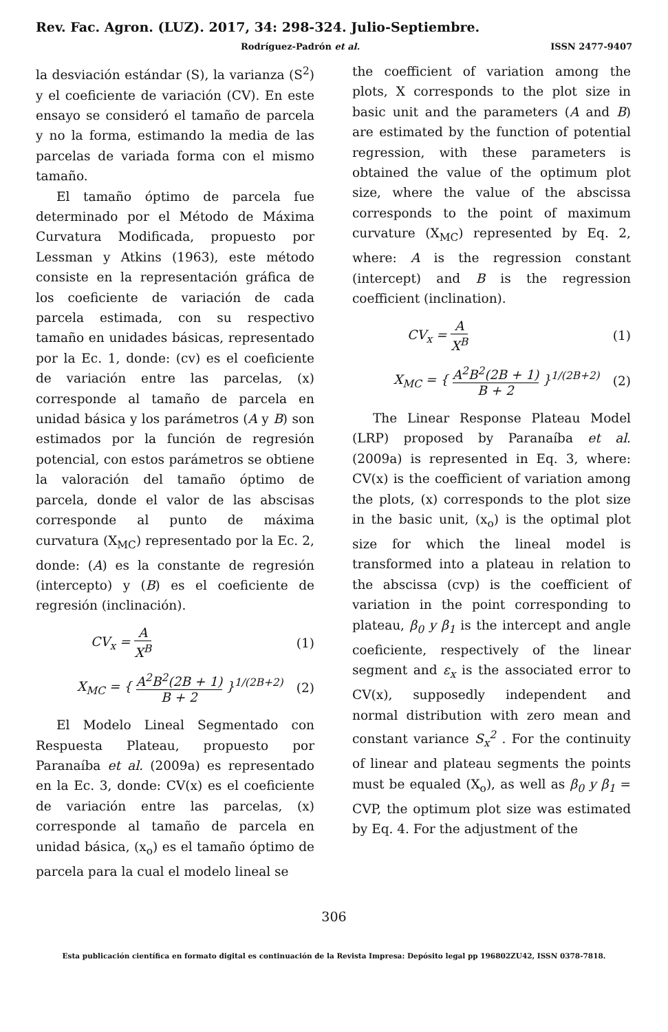Rev. Fac. Agron. (LUZ). 2017, 34: 298-324. Julio-Septiembre.
Rodríguez-Padrón et al. ISSN 2477-9407
la desviación estándar (S), la varianza (S<sup>2</sup>) y el coeficiente de variación (CV). En este ensayo se consideró el tamaño de parcela y no la forma, estimando la media de las parcelas de variada forma con el mismo tamaño.
El tamaño óptimo de parcela fue determinado por el Método de Máxima Curvatura Modificada, propuesto por Lessman y Atkins (1963), este método consiste en la representación gráfica de los coeficiente de variación de cada parcela estimada, con su respectivo tamaño en unidades básicas, representado por la Ec. 1, donde: (cv) es el coeficiente de variación entre las parcelas, (x) corresponde al tamaño de parcela en unidad básica y los parámetros (A y B) son estimados por la función de regresión potencial, con estos parámetros se obtiene la valoración del tamaño óptimo de parcela, donde el valor de las abscisas corresponde al punto de máxima curvatura (X<sub>MC</sub>) representado por la Ec. 2, donde: (A) es la constante de regresión (intercepto) y (B) es el coeficiente de regresión (inclinación).
CV<sub>x</sub> = A X<sup>B</sup> (1)
X<sub>MC</sub> = { A<sup>2</sup>B<sup>2</sup>(2B + 1) B + 2 }<sup>1/(2B+2)</sup> (2)
El Modelo Lineal Segmentado con Respuesta Plateau, propuesto por Paranaíba et al. (2009a) es representado en la Ec. 3, donde: CV(x) es el coeficiente de variación entre las parcelas, (x) corresponde al tamaño de parcela en unidad básica, (x<sub>o</sub>) es el tamaño óptimo de parcela para la cual el modelo lineal se
the coefficient of variation among the plots, X corresponds to the plot size in basic unit and the parameters (A and B) are estimated by the function of potential regression, with these parameters is obtained the value of the optimum plot size, where the value of the abscissa corresponds to the point of maximum curvature (X<sub>MC</sub>) represented by Eq. 2, where: A is the regression constant (intercept) and B is the regression coefficient (inclination).
CV<sub>x</sub> = A X<sup>B</sup> (1)
X<sub>MC</sub> = { A<sup>2</sup>B<sup>2</sup>(2B + 1) B + 2 }<sup>1/(2B+2)</sup> (2)
The Linear Response Plateau Model (LRP) proposed by Paranaíba et al. (2009a) is represented in Eq. 3, where: CV(x) is the coefficient of variation among the plots, (x) corresponds to the plot size in the basic unit, (x<sub>o</sub>) is the optimal plot size for which the lineal model is transformed into a plateau in relation to the abscissa (cvp) is the coefficient of variation in the point corresponding to plateau, β<sub>0</sub> y β<sub>1</sub> is the intercept and angle coeficiente, respectively of the linear segment and ε<sub>x</sub> is the associated error to CV(x), supposedly independent and normal distribution with zero mean and constant variance S<sub>x</sub><sup>2</sup> . For the continuity of linear and plateau segments the points must be equaled (X<sub>o</sub>), as well as β<sub>0</sub> y β<sub>1</sub> = CVP, the optimum plot size was estimated by Eq. 4. For the adjustment of the
306
Esta publicación científica en formato digital es continuación de la Revista Impresa: Depósito legal pp 196802ZU42, ISSN 0378-7818.